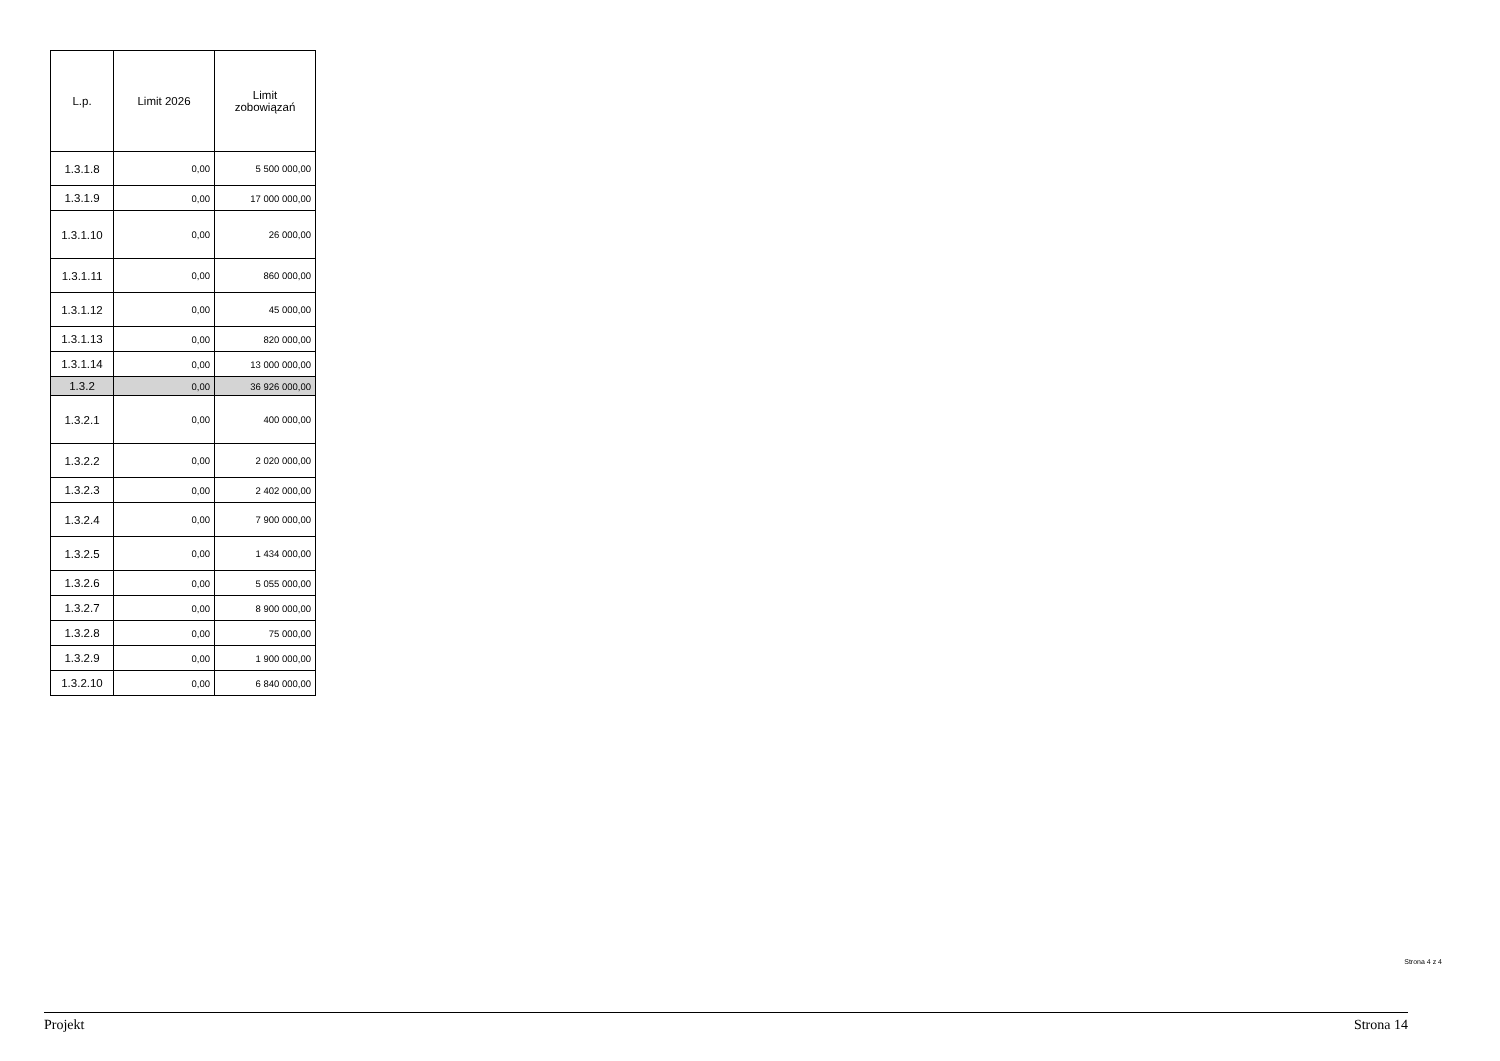| L.p. | Limit 2026 | Limit zobowiązań |
| --- | --- | --- |
| 1.3.1.8 | 0,00 | 5 500 000,00 |
| 1.3.1.9 | 0,00 | 17 000 000,00 |
| 1.3.1.10 | 0,00 | 26 000,00 |
| 1.3.1.11 | 0,00 | 860 000,00 |
| 1.3.1.12 | 0,00 | 45 000,00 |
| 1.3.1.13 | 0,00 | 820 000,00 |
| 1.3.1.14 | 0,00 | 13 000 000,00 |
| 1.3.2 | 0,00 | 36 926 000,00 |
| 1.3.2.1 | 0,00 | 400 000,00 |
| 1.3.2.2 | 0,00 | 2 020 000,00 |
| 1.3.2.3 | 0,00 | 2 402 000,00 |
| 1.3.2.4 | 0,00 | 7 900 000,00 |
| 1.3.2.5 | 0,00 | 1 434 000,00 |
| 1.3.2.6 | 0,00 | 5 055 000,00 |
| 1.3.2.7 | 0,00 | 8 900 000,00 |
| 1.3.2.8 | 0,00 | 75 000,00 |
| 1.3.2.9 | 0,00 | 1 900 000,00 |
| 1.3.2.10 | 0,00 | 6 840 000,00 |
Strona 4 z 4
Projekt Strona 14